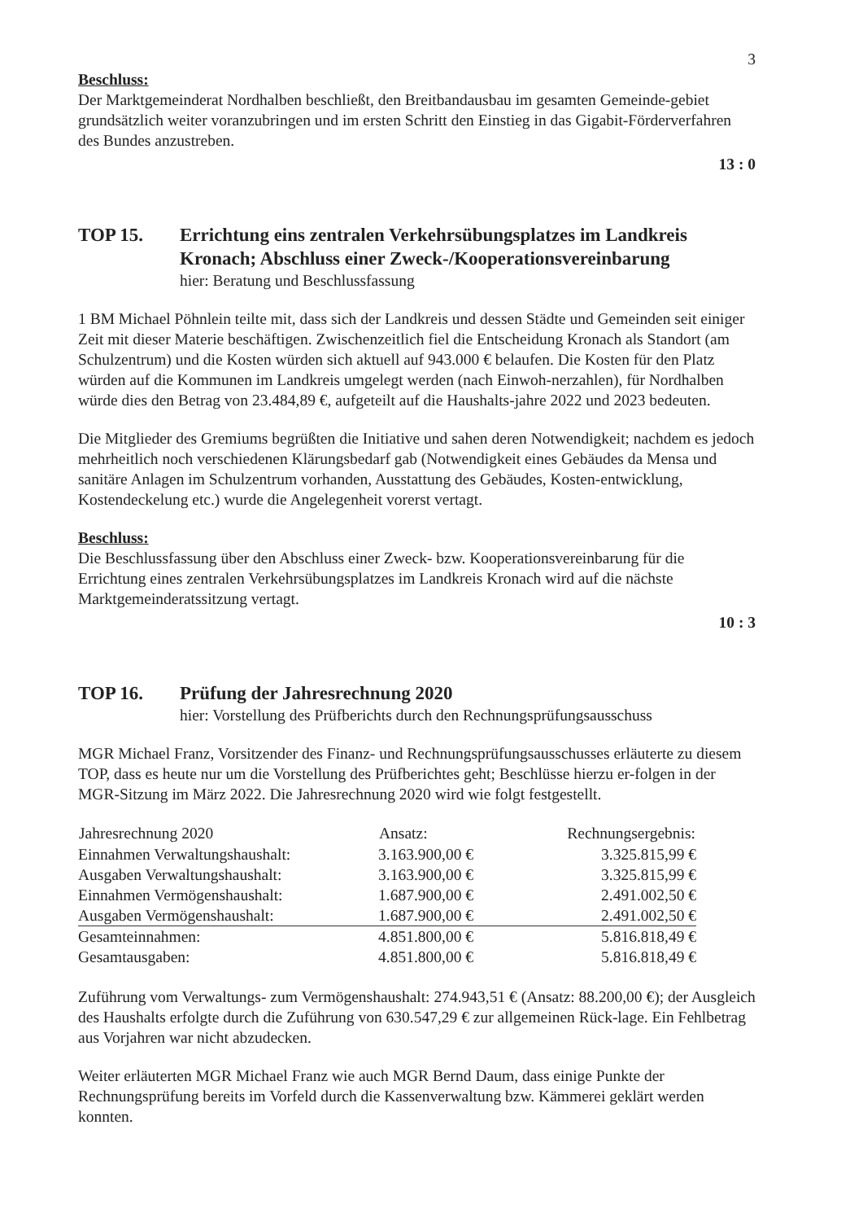3
Beschluss:
Der Marktgemeinderat Nordhalben beschließt, den Breitbandausbau im gesamten Gemeinde-gebiet grundsätzlich weiter voranzubringen und im ersten Schritt den Einstieg in das Gigabit-Förderverfahren des Bundes anzustreben.
13 : 0
TOP 15. Errichtung eins zentralen Verkehrsübungsplatzes im Landkreis Kronach; Abschluss einer Zweck-/Kooperationsvereinbarung
hier: Beratung und Beschlussfassung
1 BM Michael Pöhnlein teilte mit, dass sich der Landkreis und dessen Städte und Gemeinden seit einiger Zeit mit dieser Materie beschäftigen. Zwischenzeitlich fiel die Entscheidung Kronach als Standort (am Schulzentrum) und die Kosten würden sich aktuell auf 943.000 € belaufen. Die Kosten für den Platz würden auf die Kommunen im Landkreis umgelegt werden (nach Einwoh-nerzahlen), für Nordhalben würde dies den Betrag von 23.484,89 €, aufgeteilt auf die Haushalts-jahre 2022 und 2023 bedeuten.
Die Mitglieder des Gremiums begrüßten die Initiative und sahen deren Notwendigkeit; nachdem es jedoch mehrheitlich noch verschiedenen Klärungsbedarf gab (Notwendigkeit eines Gebäudes da Mensa und sanitäre Anlagen im Schulzentrum vorhanden, Ausstattung des Gebäudes, Kosten-entwicklung, Kostendeckelung etc.) wurde die Angelegenheit vorerst vertagt.
Beschluss:
Die Beschlussfassung über den Abschluss einer Zweck- bzw. Kooperationsvereinbarung für die Errichtung eines zentralen Verkehrsübungsplatzes im Landkreis Kronach wird auf die nächste Marktgemeinderatssitzung vertagt.
10 : 3
TOP 16. Prüfung der Jahresrechnung 2020
hier: Vorstellung des Prüfberichts durch den Rechnungsprüfungsausschuss
MGR Michael Franz, Vorsitzender des Finanz- und Rechnungsprüfungsausschusses erläuterte zu diesem TOP, dass es heute nur um die Vorstellung des Prüfberichtes geht; Beschlüsse hierzu er-folgen in der MGR-Sitzung im März 2022. Die Jahresrechnung 2020 wird wie folgt festgestellt.
| Jahresrechnung 2020 | Ansatz: | Rechnungsergebnis: |
| --- | --- | --- |
| Einnahmen Verwaltungshaushalt: | 3.163.900,00 € | 3.325.815,99 € |
| Ausgaben Verwaltungshaushalt: | 3.163.900,00 € | 3.325.815,99 € |
| Einnahmen Vermögenshaushalt: | 1.687.900,00 € | 2.491.002,50 € |
| Ausgaben Vermögenshaushalt: | 1.687.900,00 € | 2.491.002,50 € |
| Gesamteinnahmen: | 4.851.800,00 € | 5.816.818,49 € |
| Gesamtausgaben: | 4.851.800,00 € | 5.816.818,49 € |
Zuführung vom Verwaltungs- zum Vermögenshaushalt: 274.943,51 € (Ansatz: 88.200,00 €); der Ausgleich des Haushalts erfolgte durch die Zuführung von 630.547,29 € zur allgemeinen Rück-lage. Ein Fehlbetrag aus Vorjahren war nicht abzudecken.
Weiter erläuterten MGR Michael Franz wie auch MGR Bernd Daum, dass einige Punkte der Rechnungsprüfung bereits im Vorfeld durch die Kassenverwaltung bzw. Kämmerei geklärt werden konnten.